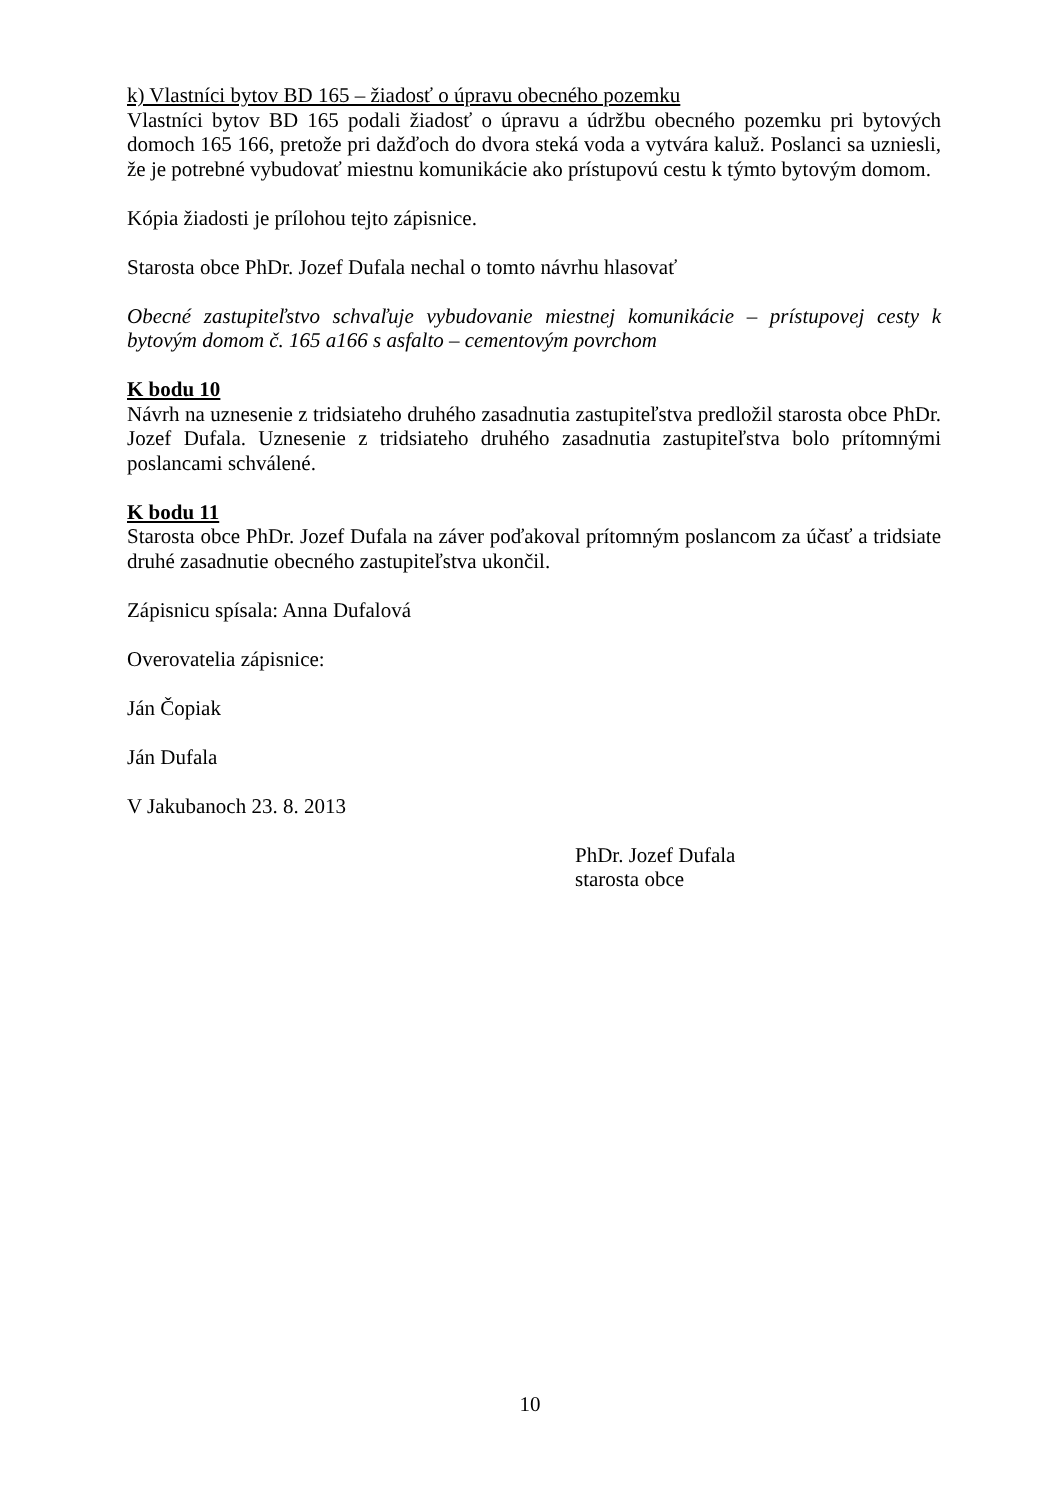k) Vlastníci bytov BD 165 – žiadosť o úpravu obecného pozemku
Vlastníci bytov BD 165 podali žiadosť o úpravu a údržbu obecného pozemku pri bytových domoch 165 166, pretože pri dažďoch do dvora steká voda a vytvára kaluž. Poslanci sa uzniesli, že je potrebné vybudovať miestnu komunikácie ako prístupovú cestu k týmto bytovým domom.
Kópia žiadosti je prílohou tejto zápisnice.
Starosta obce PhDr. Jozef Dufala nechal o tomto návrhu hlasovať
Obecné zastupiteľstvo schvaľuje vybudovanie miestnej komunikácie – prístupovej cesty k bytovým domom č. 165 a166 s asfalto – cementovým povrchom
K bodu 10
Návrh na uznesenie z tridsiateho druhého zasadnutia zastupiteľstva predložil starosta obce PhDr. Jozef Dufala. Uznesenie z tridsiateho druhého zasadnutia zastupiteľstva bolo prítomnými poslancami schválené.
K bodu 11
Starosta obce PhDr. Jozef Dufala na záver poďakoval prítomným poslancom za účasť a tridsiate druhé zasadnutie obecného zastupiteľstva ukončil.
Zápisnicu spísala: Anna Dufalová
Overovatelia zápisnice:
Ján Čopiak
Ján Dufala
V Jakubanoch 23. 8. 2013
PhDr. Jozef Dufala
starosta obce
10